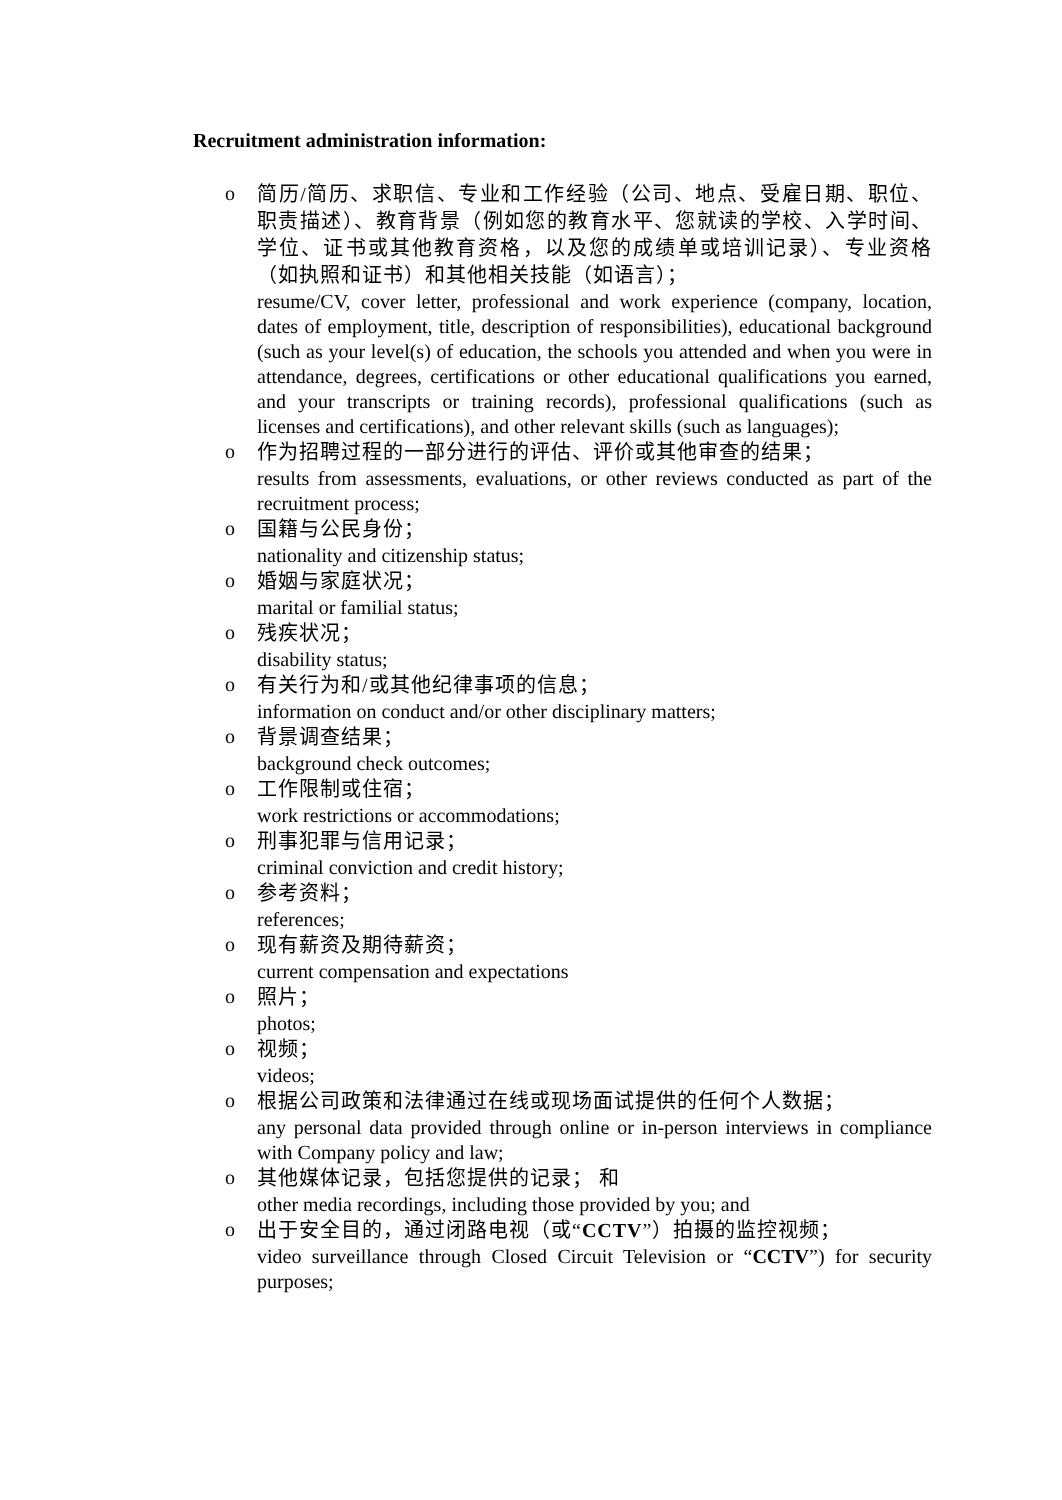Recruitment administration information:
o
简历/简历、求职信、专业和工作经验（公司、地点、受雇日期、职位、职责描述）、教育背景（例如您的教育水平、您就读的学校、入学时间、学位、证书或其他教育资格，以及您的成绩单或培训记录）、专业资格（如执照和证书）和其他相关技能（如语言）；
resume/CV, cover letter, professional and work experience (company, location, dates of employment, title, description of responsibilities), educational background (such as your level(s) of education, the schools you attended and when you were in attendance, degrees, certifications or other educational qualifications you earned, and your transcripts or training records), professional qualifications (such as licenses and certifications), and other relevant skills (such as languages);
o
作为招聘过程的一部分进行的评估、评价或其他审查的结果；
results from assessments, evaluations, or other reviews conducted as part of the recruitment process;
o
国籍与公民身份；
nationality and citizenship status;
o
婚姻与家庭状况；
marital or familial status;
o
残疾状况；
disability status;
o
有关行为和/或其他纪律事项的信息；
information on conduct and/or other disciplinary matters;
o
背景调查结果；
background check outcomes;
o
工作限制或住宿；
work restrictions or accommodations;
o
刑事犯罪与信用记录；
criminal conviction and credit history;
o
参考资料；
references;
o
现有薪资及期待薪资；
current compensation and expectations
o
照片；
photos;
o
视频；
videos;
o
根据公司政策和法律通过在线或现场面试提供的任何个人数据；
any personal data provided through online or in-person interviews in compliance with Company policy and law;
o
其他媒体记录，包括您提供的记录； 和
other media recordings, including those provided by you; and
o
出于安全目的，通过闭路电视（或“CCTV”）拍摄的监控视频；
video surveillance through Closed Circuit Television or “CCTV”) for security purposes;